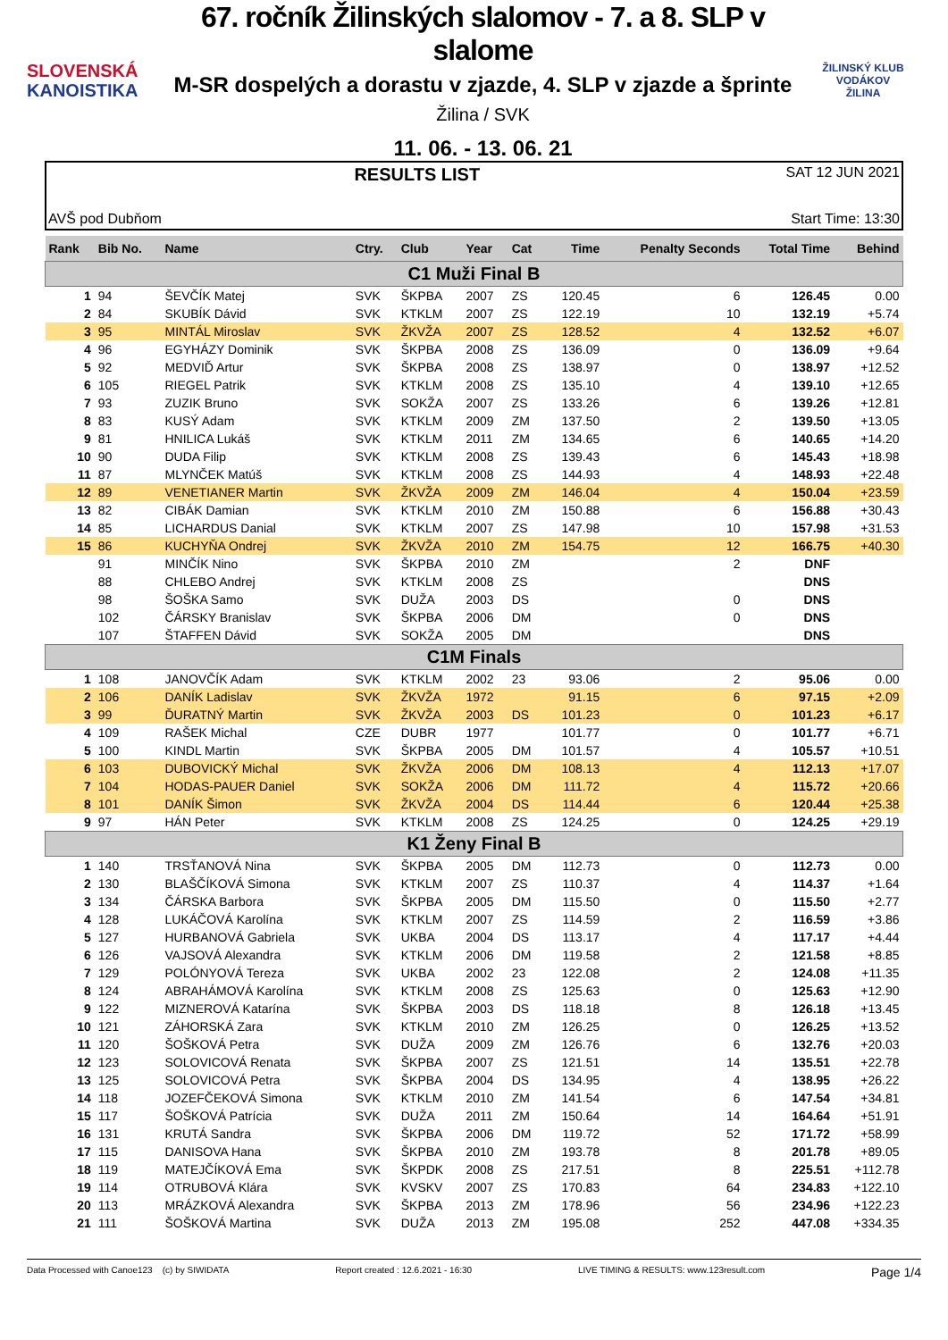SLOVENSKÁ
KANOISTIKA
67. ročník Žilinských slalomov - 7. a 8. SLP v slalome
M-SR dospelých a dorastu v zjazde, 4. SLP v zjazde a šprinte
Žilina / SVK
11. 06. - 13. 06. 21
ŽILINSKÝ KLUB VODÁKOV
ŽILINA
RESULTS LIST SAT 12 JUN 2021
AVŠ pod Dubňom Start Time: 13:30
| Rank | Bib No. | Name | Ctry. | Club | Year | Cat | Time | Penalty Seconds | Total Time | Behind |
| --- | --- | --- | --- | --- | --- | --- | --- | --- | --- | --- |
| C1 Muži Final B | | | | | | | | | | |
| 1 | 94 | ŠEVČÍK Matej | SVK | ŠKPBA | 2007 | ZS | 120.45 | 6 | 126.45 | 0.00 |
| 2 | 84 | SKUBÍK Dávid | SVK | KTKLM | 2007 | ZS | 122.19 | 10 | 132.19 | +5.74 |
| 3 | 95 | MINTÁL Miroslav | SVK | ŽKVŽA | 2007 | ZS | 128.52 | 4 | 132.52 | +6.07 |
| 4 | 96 | EGYHÁZY Dominik | SVK | ŠKPBA | 2008 | ZS | 136.09 | 0 | 136.09 | +9.64 |
| 5 | 92 | MEDVIĎ Artur | SVK | ŠKPBA | 2008 | ZS | 138.97 | 0 | 138.97 | +12.52 |
| 6 | 105 | RIEGEL Patrik | SVK | KTKLM | 2008 | ZS | 135.10 | 4 | 139.10 | +12.65 |
| 7 | 93 | ZUZIK Bruno | SVK | SOKŽA | 2007 | ZS | 133.26 | 6 | 139.26 | +12.81 |
| 8 | 83 | KUSÝ Adam | SVK | KTKLM | 2009 | ZM | 137.50 | 2 | 139.50 | +13.05 |
| 9 | 81 | HNILICA Lukáš | SVK | KTKLM | 2011 | ZM | 134.65 | 6 | 140.65 | +14.20 |
| 10 | 90 | DUDA Filip | SVK | KTKLM | 2008 | ZS | 139.43 | 6 | 145.43 | +18.98 |
| 11 | 87 | MLYNČEK Matúš | SVK | KTKLM | 2008 | ZS | 144.93 | 4 | 148.93 | +22.48 |
| 12 | 89 | VENETIANER Martin | SVK | ŽKVŽA | 2009 | ZM | 146.04 | 4 | 150.04 | +23.59 |
| 13 | 82 | CIBÁK Damian | SVK | KTKLM | 2010 | ZM | 150.88 | 6 | 156.88 | +30.43 |
| 14 | 85 | LICHARDUS Danial | SVK | KTKLM | 2007 | ZS | 147.98 | 10 | 157.98 | +31.53 |
| 15 | 86 | KUCHYŇA Ondrej | SVK | ŽKVŽA | 2010 | ZM | 154.75 | 12 | 166.75 | +40.30 |
| | 91 | MINČÍK Nino | SVK | ŠKPBA | 2010 | ZM | | 2 | DNF | |
| | 88 | CHLEBO Andrej | SVK | KTKLM | 2008 | ZS | | | DNS | |
| | 98 | ŠOŠKA Samo | SVK | DUŽA | 2003 | DS | | 0 | DNS | |
| | 102 | ČÁRSKY Branislav | SVK | ŠKPBA | 2006 | DM | | 0 | DNS | |
| | 107 | ŠTAFFEN Dávid | SVK | SOKŽA | 2005 | DM | | | DNS | |
| C1M Finals | | | | | | | | | | |
| 1 | 108 | JANOVČÍK Adam | SVK | KTKLM | 2002 | 23 | 93.06 | 2 | 95.06 | 0.00 |
| 2 | 106 | DANÍK Ladislav | SVK | ŽKVŽA | 1972 | | 91.15 | 6 | 97.15 | +2.09 |
| 3 | 99 | ĎURATNÝ Martin | SVK | ŽKVŽA | 2003 | DS | 101.23 | 0 | 101.23 | +6.17 |
| 4 | 109 | RAŠEK Michal | CZE | DUBR | 1977 | | 101.77 | 0 | 101.77 | +6.71 |
| 5 | 100 | KINDL Martin | SVK | ŠKPBA | 2005 | DM | 101.57 | 4 | 105.57 | +10.51 |
| 6 | 103 | DUBOVICKÝ Michal | SVK | ŽKVŽA | 2006 | DM | 108.13 | 4 | 112.13 | +17.07 |
| 7 | 104 | HODAS-PAUER Daniel | SVK | SOKŽA | 2006 | DM | 111.72 | 4 | 115.72 | +20.66 |
| 8 | 101 | DANÍK Šimon | SVK | ŽKVŽA | 2004 | DS | 114.44 | 6 | 120.44 | +25.38 |
| 9 | 97 | HÁN Peter | SVK | KTKLM | 2008 | ZS | 124.25 | 0 | 124.25 | +29.19 |
| K1 Ženy Final B | | | | | | | | | | |
| 1 | 140 | TRSŤANOVÁ Nina | SVK | ŠKPBA | 2005 | DM | 112.73 | 0 | 112.73 | 0.00 |
| 2 | 130 | BLAŠČÍKOVÁ Simona | SVK | KTKLM | 2007 | ZS | 110.37 | 4 | 114.37 | +1.64 |
| 3 | 134 | ČÁRSKA Barbora | SVK | ŠKPBA | 2005 | DM | 115.50 | 0 | 115.50 | +2.77 |
| 4 | 128 | LUKÁČOVÁ Karolína | SVK | KTKLM | 2007 | ZS | 114.59 | 2 | 116.59 | +3.86 |
| 5 | 127 | HURBANOVÁ Gabriela | SVK | UKBA | 2004 | DS | 113.17 | 4 | 117.17 | +4.44 |
| 6 | 126 | VAJSOVÁ Alexandra | SVK | KTKLM | 2006 | DM | 119.58 | 2 | 121.58 | +8.85 |
| 7 | 129 | POLÓNYOVÁ Tereza | SVK | UKBA | 2002 | 23 | 122.08 | 2 | 124.08 | +11.35 |
| 8 | 124 | ABRAHÁMOVÁ Karolína | SVK | KTKLM | 2008 | ZS | 125.63 | 0 | 125.63 | +12.90 |
| 9 | 122 | MIZNEROVÁ Katarína | SVK | ŠKPBA | 2003 | DS | 118.18 | 8 | 126.18 | +13.45 |
| 10 | 121 | ZÁHORSKÁ Zara | SVK | KTKLM | 2010 | ZM | 126.25 | 0 | 126.25 | +13.52 |
| 11 | 120 | ŠOŠKOVÁ Petra | SVK | DUŽA | 2009 | ZM | 126.76 | 6 | 132.76 | +20.03 |
| 12 | 123 | SOLOVICOVÁ Renata | SVK | ŠKPBA | 2007 | ZS | 121.51 | 14 | 135.51 | +22.78 |
| 13 | 125 | SOLOVICOVÁ Petra | SVK | ŠKPBA | 2004 | DS | 134.95 | 4 | 138.95 | +26.22 |
| 14 | 118 | JOZEFČEKOVÁ Simona | SVK | KTKLM | 2010 | ZM | 141.54 | 6 | 147.54 | +34.81 |
| 15 | 117 | ŠOŠKOVÁ Patrícia | SVK | DUŽA | 2011 | ZM | 150.64 | 14 | 164.64 | +51.91 |
| 16 | 131 | KRUTÁ Sandra | SVK | ŠKPBA | 2006 | DM | 119.72 | 52 | 171.72 | +58.99 |
| 17 | 115 | DANISOVA Hana | SVK | ŠKPBA | 2010 | ZM | 193.78 | 8 | 201.78 | +89.05 |
| 18 | 119 | MATEJČÍKOVÁ Ema | SVK | ŠKPDK | 2008 | ZS | 217.51 | 8 | 225.51 | +112.78 |
| 19 | 114 | OTRUBOVÁ Klára | SVK | KVSKV | 2007 | ZS | 170.83 | 64 | 234.83 | +122.10 |
| 20 | 113 | MRÁZKOVÁ Alexandra | SVK | ŠKPBA | 2013 | ZM | 178.96 | 56 | 234.96 | +122.23 |
| 21 | 111 | ŠOŠKOVÁ Martina | SVK | DUŽA | 2013 | ZM | 195.08 | 252 | 447.08 | +334.35 |
Data Processed with Canoe123 (c) by SIWIDATA Report created : 12.6.2021 - 16:30 LIVE TIMING & RESULTS: www.123result.com Page 1/4